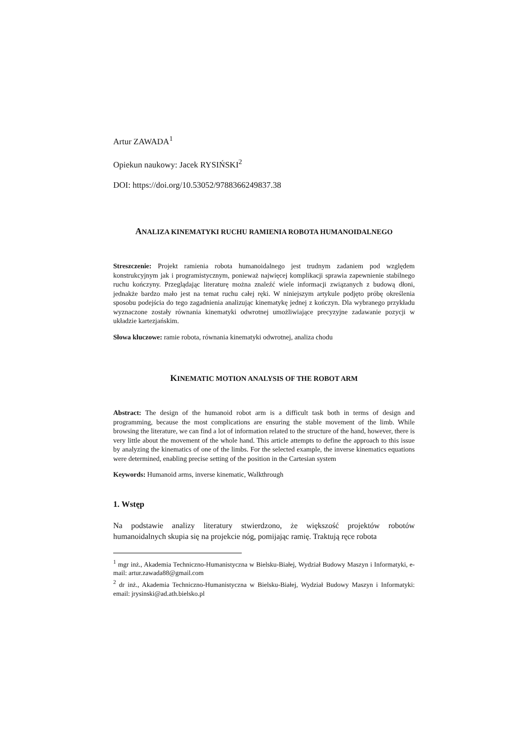Artur ZAWADA<sup>1</sup>
Opiekun naukowy: Jacek RYSIŃSKI<sup>2</sup>
DOI: https://doi.org/10.53052/9788366249837.38
ANALIZA KINEMATYKI RUCHU RAMIENIA ROBOTA HUMANOIDALNEGO
Streszczenie: Projekt ramienia robota humanoidalnego jest trudnym zadaniem pod względem konstrukcyjnym jak i programistycznym, ponieważ najwięcej komplikacji sprawia zapewnienie stabilnego ruchu kończyny. Przeglądając literaturę można znaleźć wiele informacji związanych z budową dłoni, jednakże bardzo mało jest na temat ruchu całej ręki. W niniejszym artykule podjęto próbę określenia sposobu podejścia do tego zagadnienia analizując kinematykę jednej z kończyn. Dla wybranego przykładu wyznaczone zostały równania kinematyki odwrotnej umożliwiające precyzyjne zadawanie pozycji w układzie kartezjańskim.
Słowa kluczowe: ramie robota, równania kinematyki odwrotnej, analiza chodu
KINEMATIC MOTION ANALYSIS OF THE ROBOT ARM
Abstract: The design of the humanoid robot arm is a difficult task both in terms of design and programming, because the most complications are ensuring the stable movement of the limb. While browsing the literature, we can find a lot of information related to the structure of the hand, however, there is very little about the movement of the whole hand. This article attempts to define the approach to this issue by analyzing the kinematics of one of the limbs. For the selected example, the inverse kinematics equations were determined, enabling precise setting of the position in the Cartesian system
Keywords: Humanoid arms, inverse kinematic, Walkthrough
1. Wstęp
Na podstawie analizy literatury stwierdzono, że większość projektów robotów humanoidalnych skupia się na projekcie nóg, pomijając ramię. Traktują ręce robota
<sup>1</sup> mgr inż., Akademia Techniczno-Humanistyczna w Bielsku-Białej, Wydział Budowy Maszyn i Informatyki, e-mail: artur.zawada88@gmail.com
<sup>2</sup> dr inż., Akademia Techniczno-Humanistyczna w Bielsku-Białej, Wydział Budowy Maszyn i Informatyki: email: jrysinski@ad.ath.bielsko.pl